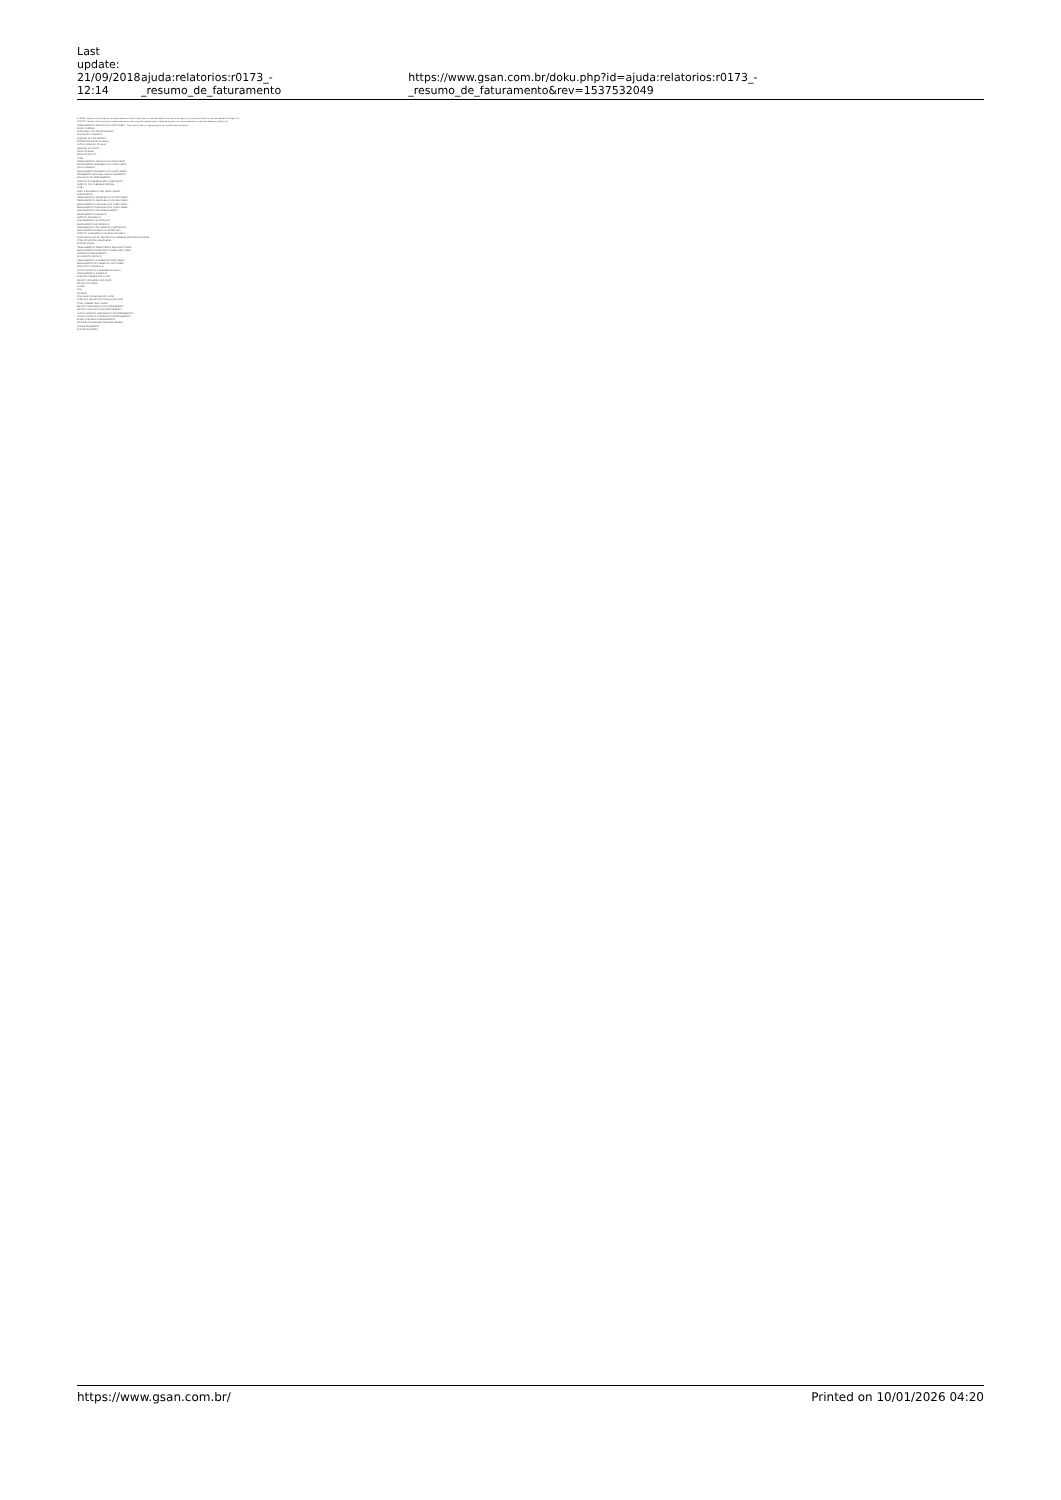Last update: 21/09/2018 12:14
ajuda:relatorios:r0173_-_resumo_de_faturamento
https://www.gsan.com.br/doku.php?id=ajuda:relatorios:r0173_-_resumo_de_faturamento&rev=1537532049
1. AGUA - Receita (faturamento) correspondente ao valor original por m cobrado pelo fornecimento de água nas contas emitidas no mês de referência (Página 1).
ESGOTO - Receita (faturamento) correspondente ao valor original cobrado pelas coleta de esgoto nas contas emitidas no mês de referência (Página 1).
FINANCIAMENTOS INCLUIDOS DE CURTO PRAZO - Título para indicar o agrupamento das subdivisões da receita.
GRUPO CONTABIL
ACRESCIMOS POR IMPONTUALIDADE
RELIGAÇÕES E SANÇÕES
AFERIÇÃO DE HIDROMETROS
EXTENSÕES DA REDE DE AGUA
OUTROS SERVIÇOS DE AGUA
LIGAÇÕES DE ESGOTO
TARIFA DE AGUA
TARIFA DE ESGOTO
TOTAL
FINANCIAMENTOS INCLUIDOS DE LONGO PRAZO
PARCELAMENTOS REALIZADOS DE CURTO PRAZO
JUROS COBRADOS
PARCELAMENTOS REALIZADOS DE LONGO PRAZO
FATURAMENTO ADICIONAL GUIA DE PAGAMENTO
INCLUIDOS POR REFATURAMENTO
CREDITOS P/COBRANÇA INDEV. CANCELADOS
CREDITOS POR COBRANÇA INDEVIDA
TOTAL
CRED. A REALIZAR P/COBR. INDEV. CANCEL.
RECEITA BRUTA
FINANCIAMENTOS CANCELADOS DE CURTO PRAZO
FINANCIAMENTOS CANCELADOS DE LONGO PRAZO
PARCELAMENTOS CANCELADOS DE CURTO PRAZO
PARCELAMENTOS CANCELADOS DE LONGO PRAZO
CANCELAMENTOS POR REFATURAMENTO
PARCELAMENTOS COBRADOS
CREDITOS REALIZADOS
CANCELAMENTOS NO EXERCICIO
PARCELAMENTOS NO EXERCICIO
CANCELAMENTOS DOS EXERCICIOS ANTERIORES
PARCELAMENTOS EXERCICIOS ANTERIORES
CREDITOS A REALIZAR P/COB.INDEV. INCLUIDOS
GUIAS DEVOLUÇÃO DE VALORES POR COBRANÇA INDEVIDAS INCLUIDAS
TOTAL DE RECEITAS CANCELADAS
RECEITA LIQUIDA
FINANCIAMENTOS TRANSFERIDOS PARA CURTO PRAZO
PARCELAMENTOS TRANSFERIDOS PARA CURTO PRAZO
ENTRADA DE PARCELAMENTO
DOCUMENTOS EMITIDOS
FINANCIAMENTOS A COBRAR DE CURTO PRAZO
PARCELAMENTOS A COBRAR DE CURTO PRAZO
DESCONTOS CONCEDIDOS
OUTROS CREDITOS A REALIZAR INCLUIDOS
FINANCIAMENTOS COBRADOS
DOAÇÕES COBRADAS EM CONTA
IMPOSTOS DEDUZIDOS EM CONTA
IMPOSTO DE RENDA
COFINS
CSLL
PIS/PASEP
DEVOLUÇÃO DE VALORES EM CONTA
TOTAL DOS VALORES DEVOLVIDOS EM CONTA
TOTAL COBRADO NAS CONTAS
IMPOSTO CANCELADOS POR REFATURAMENTO
IMPOSTOS INCLUIDOS POR REFATURAMENTO
OUTROS CREDITOS CANCELADOS POR REFATURAMENTO
OUTROS CREDITOS CONCEDIDOS P/REFATURAMENTO
BONUS CONCEDIDOS PARCELAMENTO
EXCLUSÃO POR INADIMPLENCIA RECUPERADA
POR REFATURAMENTO
POR PARCELAMENTO
https://www.gsan.com.br/ Printed on 10/01/2026 04:20